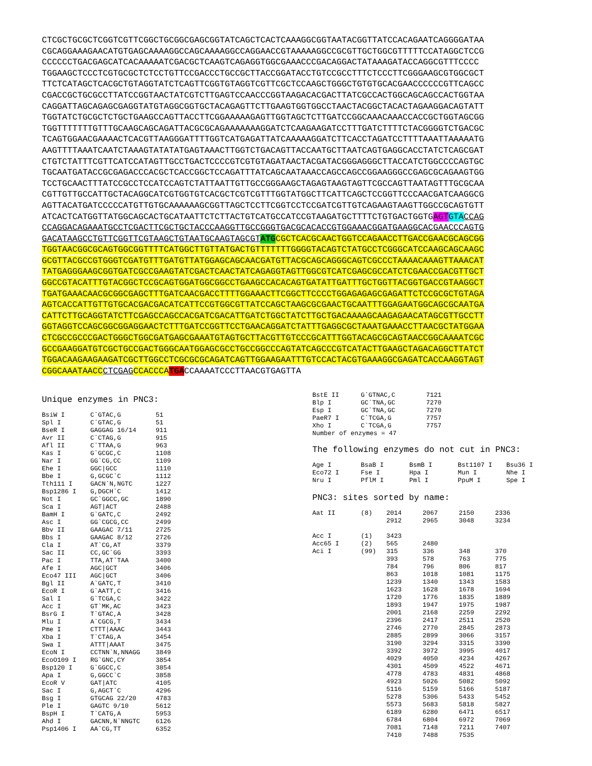CTCGCTGCGCTCGGTCGTTCGGCTGCGGCGAGCGGTATCAGCTCACTCAAAGGCGGTAATACGGTTATCCACAGAATCAGGGGATAA CGCAGGAAAGAACATGTGAGCAAAAGGCCAGCAAAAGGCCAGGAACCGTAAAAAGGCCGCGTTGCTGGCGTTTTTCCATAGGCTCCG CCCCCCTGACGAGCATCACAAAAATCGACGCTCAAGTCAGAGGTGGCGAAACCCGACAGGACTATAAAGATACCAGGCGTTTCCCC TGGAAGCTCCCTCGTGCGCTCTCCTGTTCCGACCCTGCCGCTTACCGGATACCTGTCCGCCTTTCTCCCTTCGGGAAGCGTGGCGCT TTCTCATAGCTCACGCTGTAGGTATCTCAGTTCGGTGTAGGTCGTTCGCTCCAAGCTGGGCTGTGTGCACGAACCCCCCGTTCAGCC CGACCGCTGCGCCTTATCCGGTAACTATCGTCTTGAGTCCAACCCGGTAAGACACGACTTATCGCCACTGGCAGCAGCCACTGGTAA CAGGATTAGCAGAGCGAGGTATGTAGGCGGTGCTACAGAGTTCTTGAAGTGGTGGCCTAACTACGGCTACACTAGAAGGACAGTATT TGGTATCTGCGCTCTGCTGAAGCCAGTTACCTTCGGAAAAAGAGTTGGTAGCTCTTGATCCGGCAAACAAACCACCGCTGGTAGCGG TGGTTTTTTTGTTTGCAAGCAGCAGATTACGCGCAGAAAAAAAGGATCTCAAGAAGATCCTTTGATCTTTTCTACGGGGTCTGACGC TCAGTGGAACGAAAACTCACGTTAAGGGATTTTGGTCATGAGATTATCAAAAAGGATCTTCACCTAGATCCTTTTAAATTAAAAATG AAGTTTTAAATCAATCTAAAGTATATATGAGTAAACTTGGTCTGACAGTTACCAATGCTTAATCAGTGAGGCACCTATCTCAGCGAT CTGTCTATTTCGTTCATCCATAGTTGCCTGACTCCCCGTCGTGTAGATAACTACGATACGGGAGGGCTTACCATCTGGCCCCAGTGC TGCAATGATACCGCGAGACCCACGCTCACCGGCTCCAGATTTATCAGCAATAAACCAGCCAGCCGGAAGGGCCGAGCGCAGAAGTGG TCCTGCAACTTTATCCGCCTCCATCCAGTCTATTAATTGTTGCCGGGAAGCTAGAGTAAGTAGTTCGCCAGTTAATAGTTTGCGCAA CGTTGTTGCCATTGCTACAGGCATCGTGGTGTCACGCTCGTCGTTTGGTATGGCTTCATTCAGCTCCGGTTCCCAACGATCAAGGCG AGTTACATGATCCCCCATGTTGTGCAAAAAAGCGGTTAGCTCCTTCGGTCCTCCGATCGTTGTCAGAAGTAAGTTGGCCGCAGTGTT ATCACTCATGGTTATGGCAGCACTGCATAATTCTCTTACTGTCATGCCATCCGTAAGATGCTTTTCTGTGACTGGTGAGT GTA CCAG CCAGGACAGAAATGCCTCGACTTCGCTGCTACCCAAGGTTGCCGGGTGACGCACACCGTGGAAACGGATGAAGGCACGAACCCAGTG GACATAAGCCTGTTCGGTTCGTAAGCTGTAATGCAAGTAGCGT ATG CGCTCACGCAACTGGTCCAGAACCTTGACCGAACGCAGCGG TGGTAACGGCGCAGTGGCGGTTTTCATGGCTTGTTATGACTGTTTTTTTGGGGTACAGTCTATGCCTCGGGCATCCAAGCAGCAAGC GCGTTACGCCGTGGGTCGATGTTTGATGTTATGGAGCAGCAACGATGTTACGCAGCAGGGCAGTCGCCCTAAAACAAAGTTAAACAT TATGAGGGAAGCGGTGATCGCCGAAGTATCGACTCAACTATCAGAGGTAGTTGGCGTCATCGAGCGCCATCTCGAACCGACGTTGCT GGCCGTACATTTGTACGGCTCCGCAGTGGATGGCGGCCTGAAGCCACACAGTGATATTGATTTGCTGGTTACGGTGACCGTAAGGCT TGATGAAACAACGCGGCGAGCTTTGATCAACGACCTTTTGGAAACTTCGGCTTCCCCTGGAGAGAGCGAGATTCTCCGCGCTGTAGA AGTCACCATTGTTGTGCACGACGACATCATTCCGTGGCGTTATCCAGCTAAGCGCGAACTGCAATTTGGAGAATGGCAGCGCAATGA CATTCTTGCAGGTATCTTCGAGCCAGCCACGATCGACATTGATCTGGCTATCTTGCTGACAAAAGCAAGAGAACATAGCGTTGCCTT GGTAGGTCCAGCGGCGGAGGAACTCTTTGATCCGGTTCCTGAACAGGATCTATTTGAGGCGCTAAATGAAACCTTAACGCTATGGAA CTCGCCGCCCGACTGGGCTGGCGATGAGCGAAATGTAGTGCTTACGTTGTCCCGCATTTGGTACAGCGCAGTAACCGGCAAAATCGC GCCGAAGGATGTCGCTGCCGACTGGGCAATGGAGCGCCTGCCGGCCCAGTATCAGCCCGTCATACTTGAAGCTAGACAGGCTTATCT TGGACAAGAAGAAGATCGCTTGGCCTCGCGCGCAGATCAGTTGGAAGAATTTGTCCACTACGTGAAAGGCGAGATCACCAAGGTAGT CGGCAAATAACC CTCGAG CCACCCA TGACCAAAATCCCTTAACGTGAGTTA
Unique enzymes in PNC3:
| BsiW I | C`GTAC,G | 51 |
| Spl I | C`GTAC,G | 51 |
| BseR I | GAGGAG 16/14 | 911 |
| Avr II | C`CTAG,G | 915 |
| Afl II | C`TTAA,G | 963 |
| Kas I | G`GCGC,C | 1108 |
| Nar I | GG`CG,CC | 1109 |
| Ehe I | GGC/GCC | 1110 |
| Bbe I | G,GCGC`C | 1112 |
| Tth111 I | GACN`N,NGTC | 1227 |
| Bsp1286 I | G,DGCH`C | 1412 |
| Not I | GC`GGCC,GC | 1890 |
| Sca I | AGT/ACT | 2488 |
| BamH I | G`GATC,C | 2492 |
| Asc I | GG`CGCG,CC | 2499 |
| Bbv II | GAAGAC 7/11 | 2725 |
| Bbs I | GAAGAC 8/12 | 2726 |
| Cla I | AT`CG,AT | 3379 |
| Sac II | CC,GC`GG | 3393 |
| Pac I | TTA,AT`TAA | 3400 |
| Afe I | AGC/GCT | 3406 |
| Eco47 III | AGC/GCT | 3406 |
| Bgl II | A`GATC,T | 3410 |
| EcoR I | G`AATT,C | 3416 |
| Sal I | G`TCGA,C | 3422 |
| Acc I | GT`MK,AC | 3423 |
| BsrG I | T`GTAC,A | 3428 |
| Mlu I | A`CGCG,T | 3434 |
| Pme I | CTTT/AAAC | 3443 |
| Xba I | T`CTAG,A | 3454 |
| Swa I | ATTT/AAAT | 3475 |
| EcoN I | CCTNN`N,NNAGG | 3849 |
| EcoO109 I | RG`GNC,CY | 3854 |
| Bsp120 I | G`GGCC,C | 3854 |
| Apa I | G,GGCC`C | 3858 |
| EcoR V | GAT/ATC | 4105 |
| Sac I | G,AGCT`C | 4296 |
| Bsg I | GTGCAG 22/20 | 4783 |
| Ple I | GAGTC 9/10 | 5612 |
| BspH I | T`CATG,A | 5953 |
| Ahd I | GACNN,N`NNGTC | 6126 |
| Psp1406 I | AA`CG,TT | 6352 |
| BstE II | G`GTNAC,C | 7121 |
| Blp I | GC`TNA,GC | 7270 |
| Esp I | GC`TNA,GC | 7270 |
| PaeR7 I | C`TCGA,G | 7757 |
| Xho I | C`TCGA,G | 7757 |
| Number of enzymes = 47 | | |
The following enzymes do not cut in PNC3:
| Age I | BsaB I | BsmB I | Bst1107 I | Bsu36 I |
| Eco72 I | Fse I | Hpa I | Mun I | Nhe I |
| Nru I | PflM I | Pml I | PpuM I | Spe I |
PNC3: sites sorted by name:
| Aat II | (8) | 2014 | 2067 | 2150 | 2336 |
| | | 2912 | 2965 | 3048 | 3234 |
| Acc I | (1) | 3423 | | | |
| Acc65 I | (2) | 565 | 2480 | | |
| Aci I | (99) | 315 | 336 | 348 | 370 |
| | | 393 | 578 | 763 | 775 |
| | | 784 | 796 | 806 | 817 |
| | | 863 | 1018 | 1081 | 1175 |
| | | 1239 | 1340 | 1343 | 1583 |
| | | 1623 | 1628 | 1678 | 1694 |
| | | 1720 | 1776 | 1835 | 1889 |
| | | 1893 | 1947 | 1975 | 1987 |
| | | 2001 | 2168 | 2259 | 2292 |
| | | 2396 | 2417 | 2511 | 2520 |
| | | 2746 | 2770 | 2845 | 2873 |
| | | 2885 | 2899 | 3066 | 3157 |
| | | 3190 | 3294 | 3315 | 3390 |
| | | 3392 | 3972 | 3995 | 4017 |
| | | 4029 | 4050 | 4234 | 4267 |
| | | 4301 | 4509 | 4522 | 4671 |
| | | 4778 | 4783 | 4831 | 4868 |
| | | 4923 | 5026 | 5082 | 5092 |
| | | 5116 | 5159 | 5166 | 5187 |
| | | 5278 | 5306 | 5433 | 5452 |
| | | 5573 | 5683 | 5818 | 5827 |
| | | 6189 | 6280 | 6471 | 6517 |
| | | 6784 | 6804 | 6972 | 7069 |
| | | 7081 | 7148 | 7211 | 7407 |
| | | 7410 | 7488 | 7535 | |